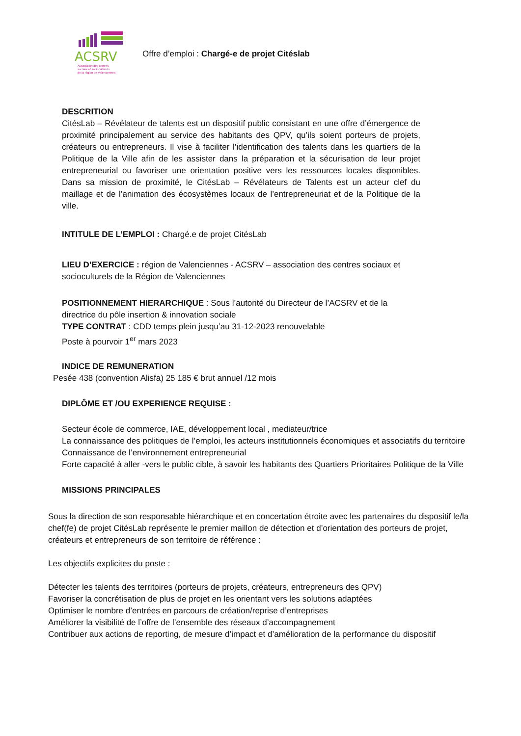ACSRV
Association des centres
sociaux et socioculturels
de la région de Valenciennes
Offre d’emploi : Chargé-e de projet Citéslab
DESCRITION
CitésLab – Révélateur de talents est un dispositif public consistant en une offre d’émergence de proximité principalement au service des habitants des QPV, qu’ils soient porteurs de projets, créateurs ou entrepreneurs. Il vise à faciliter l’identification des talents dans les quartiers de la Politique de la Ville afin de les assister dans la préparation et la sécurisation de leur projet entrepreneurial ou favoriser une orientation positive vers les ressources locales disponibles. Dans sa mission de proximité, le CitésLab – Révélateurs de Talents est un acteur clef du maillage et de l’animation des écosystèmes locaux de l’entrepreneuriat et de la Politique de la ville.
INTITULE DE L’EMPLOI : Chargé.e de projet CitésLab
LIEU D’EXERCICE : région de Valenciennes - ACSRV – association des centres sociaux et socioculturels de la Région de Valenciennes
POSITIONNEMENT HIERARCHIQUE : Sous l’autorité du Directeur de l’ACSRV et de la directrice du pôle insertion & innovation sociale
TYPE CONTRAT : CDD temps plein jusqu’au 31-12-2023 renouvelable
Poste à pourvoir 1<sup>er</sup> mars 2023
INDICE DE REMUNERATION
Pesée 438 (convention Alisfa) 25 185 € brut annuel /12 mois
DIPLÔME ET /OU EXPERIENCE REQUISE :
Secteur école de commerce, IAE, développement local , mediateur/trice
La connaissance des politiques de l’emploi, les acteurs institutionnels économiques et associatifs du territoire
Connaissance de l’environnement entrepreneurial
Forte capacité à aller -vers le public cible, à savoir les habitants des Quartiers Prioritaires Politique de la Ville
MISSIONS PRINCIPALES
Sous la direction de son responsable hiérarchique et en concertation étroite avec les partenaires du dispositif le/la chef(fe) de projet CitésLab représente le premier maillon de détection et d’orientation des porteurs de projet, créateurs et entrepreneurs de son territoire de référence :
Les objectifs explicites du poste :
Détecter les talents des territoires (porteurs de projets, créateurs, entrepreneurs des QPV)
Favoriser la concrétisation de plus de projet en les orientant vers les solutions adaptées
Optimiser le nombre d’entrées en parcours de création/reprise d’entreprises
Améliorer la visibilité de l’offre de l’ensemble des réseaux d’accompagnement
Contribuer aux actions de reporting, de mesure d’impact et d’amélioration de la performance du dispositif